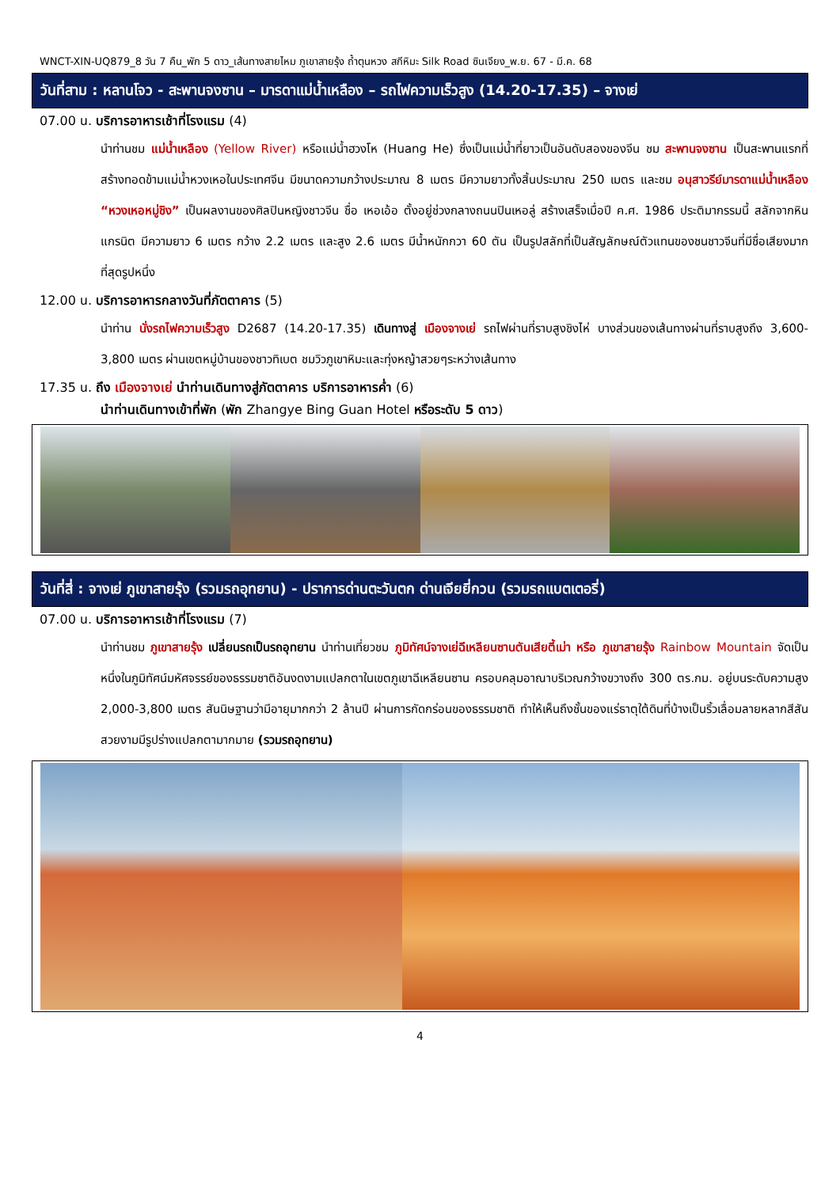WNCT-XIN-UQ879_8 วัน 7 คืน_พัก 5 ดาว_เส้นทางสายไหม ภูเขาสายรุ้ง ถ้ำตุนหวง สกีหิมะ Silk Road ซินเจียง_พ.ย. 67 - มี.ค. 68
วันที่สาม : หลานโจว - สะพานจงซาน – มารดาแม่น้ำเหลือง – รถไฟความเร็วสูง (14.20-17.35) – จางเย่
07.00 น. บริการอาหารเช้าที่โรงแรม (4)
นำท่านชม แม่น้ำเหลือง (Yellow River) หรือแม่น้ำฮวงโห (Huang He) ซึ่งเป็นแม่น้ำที่ยาวเป็นอันดับสองของจีน ชม สะพานจงซาน เป็นสะพานแรกที่สร้างทอดข้ามแม่น้ำหวงเหอในประเทศจีน มีขนาดความกว้างประมาณ 8 เมตร มีความยาวทั้งสิ้นประมาณ 250 เมตร และชม อนุสาวรีย์มารดาแม่น้ำเหลือง “หวงเหอหมู่ชิง” เป็นผลงานของศิลปินหญิงชาวจีน ชื่อ เหอเอ้อ ตั้งอยู่ช่วงกลางถนนปินเหอลู่ สร้างเสร็จเมื่อปี ค.ศ. 1986 ประติมากรรมนี้ สลักจากหินแกรนิต มีความยาว 6 เมตร กว้าง 2.2 เมตร และสูง 2.6 เมตร มีน้ำหนักกวา 60 ตัน เป็นรูปสลักที่เป็นสัญลักษณ์ตัวแทนของชนชาวจีนที่มีชื่อเสียงมากที่สุดรูปหนึ่ง
12.00 น. บริการอาหารกลางวันที่ภัตตาคาร (5)
นำท่าน นั่งรถไฟความเร็วสูง D2687 (14.20-17.35) เดินทางสู่ เมืองจางเย่ รถไฟผ่านที่ราบสูงชิงไห่ บางส่วนของเส้นทางผ่านที่ราบสูงถึง 3,600-3,800 เมตร ผ่านเขตหมู่บ้านของชาวทิเบต ชมวิวภูเขาหิมะและทุ่งหญ้าสวยๆระหว่างเส้นทาง
17.35 น. ถึง เมืองจางเย่ นำท่านเดินทางสู่ภัตตาคาร บริการอาหารค่ำ (6)
นำท่านเดินทางเข้าที่พัก (พัก Zhangye Bing Guan Hotel หรือระดับ 5 ดาว)
วันที่สี่ : จางเย่ ภูเขาสายรุ้ง (รวมรถอุทยาน) - ปราการด่านตะวันตก ด่านเจียยี่กวน (รวมรถแบตเตอรี่)
07.00 น. บริการอาหารเช้าที่โรงแรม (7)
นำท่านชม ภูเขาสายรุ้ง เปลี่ยนรถเป็นรถอุทยาน นำท่านเที่ยวชม ภูมิทัศน์จางเย่ฉีเหลียนซานตันเสียตี้เม่า หรือ ภูเขาสายรุ้ง Rainbow Mountain จัดเป็นหนึ่งในภูมิทัศน์มหัศจรรย์ของธรรมชาติอันงดงามแปลกตาในเขตภูเขาฉีเหลียนซาน ครอบคลุมอาณาบริเวณกว้างขวางถึง 300 ตร.กม. อยู่บนระดับความสูง 2,000-3,800 เมตร สันนิษฐานว่ามีอายุมากกว่า 2 ล้านปี ผ่านการกัดกร่อนของธรรมชาติ ทำให้เห็นถึงชั้นของแร่ธาตุใต้ดินที่บ้างเป็นริ้วเลื่อมลายหลากสีสันสวยงามมีรูปร่างแปลกตามากมาย (รวมรถอุทยาน)
4